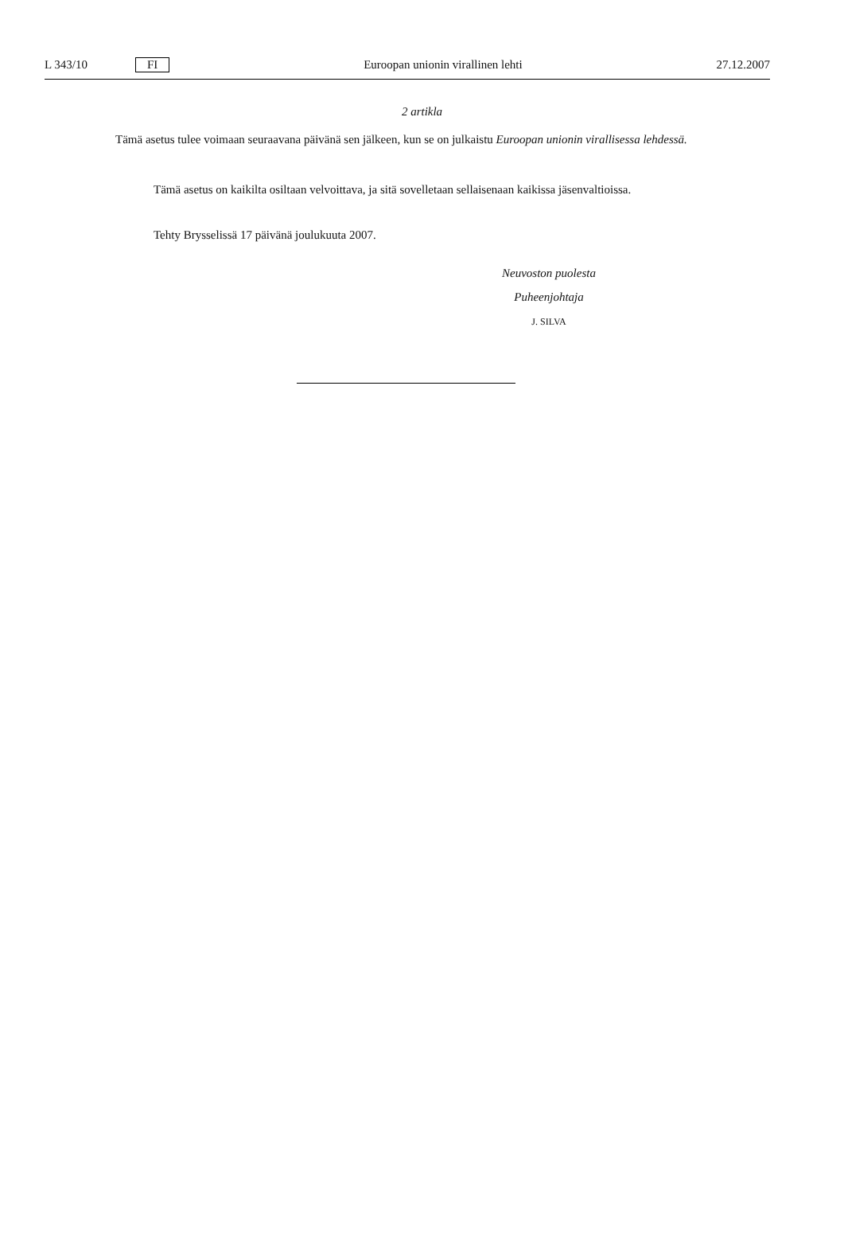L 343/10 FI Euroopan unionin virallinen lehti 27.12.2007
2 artikla
Tämä asetus tulee voimaan seuraavana päivänä sen jälkeen, kun se on julkaistu Euroopan unionin virallisessa lehdessä.
Tämä asetus on kaikilta osiltaan velvoittava, ja sitä sovelletaan sellaisenaan kaikissa jäsenvaltioissa.
Tehty Brysselissä 17 päivänä joulukuuta 2007.
Neuvoston puolesta
Puheenjohtaja
J. SILVA